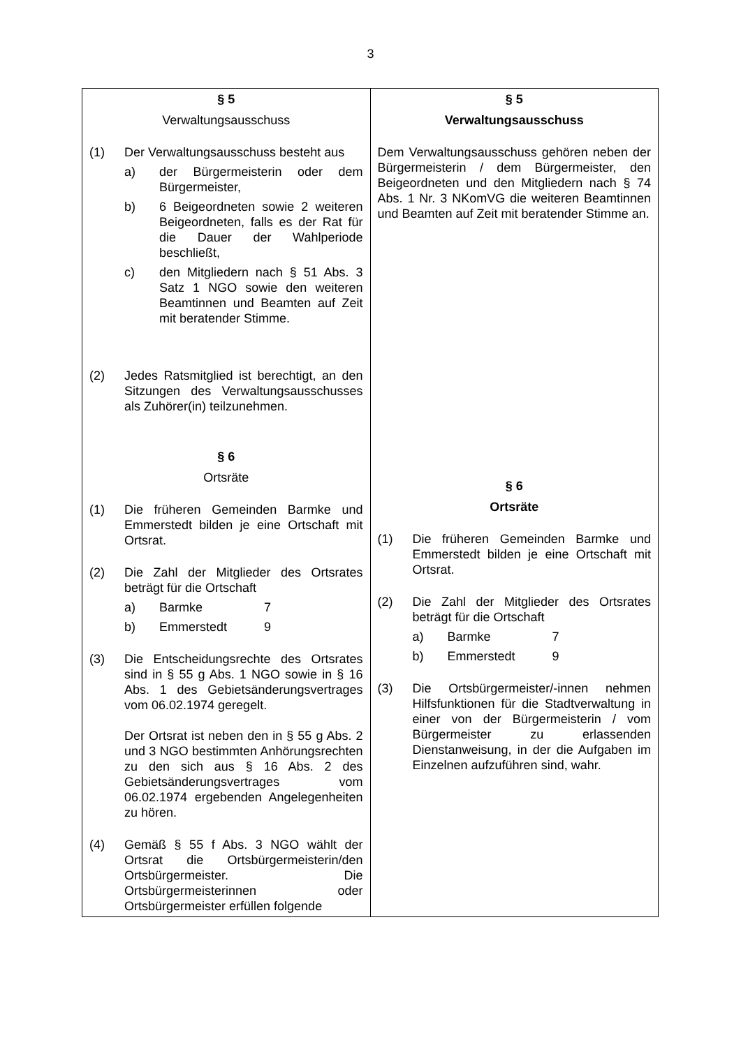3
| § 5 Verwaltungsausschuss (1) Der Verwaltungsausschuss besteht aus a) der Bürgermeisterin oder dem Bürgermeister, b) 6 Beigeordneten sowie 2 weiteren Beigeordneten, falls es der Rat für die Dauer der Wahlperiode beschließt, c) den Mitgliedern nach § 51 Abs. 3 Satz 1 NGO sowie den weiteren Beamtinnen und Beamten auf Zeit mit beratender Stimme. (2) Jedes Ratsmitglied ist berechtigt, an den Sitzungen des Verwaltungsausschusses als Zuhörer(in) teilzunehmen. § 6 Ortsräte (1) Die früheren Gemeinden Barmke und Emmerstedt bilden je eine Ortschaft mit Ortsrat. (2) Die Zahl der Mitglieder des Ortsrates beträgt für die Ortschaft a) Barmke 7 b) Emmerstedt 9 (3) Die Entscheidungsrechte des Ortsrates sind in § 55 g Abs. 1 NGO sowie in § 16 Abs. 1 des Gebietsänderungsvertrages vom 06.02.1974 geregelt. Der Ortsrat ist neben den in § 55 g Abs. 2 und 3 NGO bestimmten Anhörungsrechten zu den sich aus § 16 Abs. 2 des Gebietsänderungsvertrages vom 06.02.1974 ergebenden Angelegenheiten zu hören. (4) Gemäß § 55 f Abs. 3 NGO wählt der Ortsrat die Ortsbürgermeisterin/den Ortsbürgermeister. Die Ortsbürgermeisterinnen oder Ortsbürgermeister erfüllen folgende | § 5 Verwaltungsausschuss Dem Verwaltungsausschuss gehören neben der Bürgermeisterin / dem Bürgermeister, den Beigeordneten und den Mitgliedern nach § 74 Abs. 1 Nr. 3 NKomVG die weiteren Beamtinnen und Beamten auf Zeit mit beratender Stimme an. § 6 Ortsräte (1) Die früheren Gemeinden Barmke und Emmerstedt bilden je eine Ortschaft mit Ortsrat. (2) Die Zahl der Mitglieder des Ortsrates beträgt für die Ortschaft a) Barmke 7 b) Emmerstedt 9 (3) Die Ortsbürgermeister/-innen nehmen Hilfsfunktionen für die Stadtverwaltung in einer von der Bürgermeisterin / vom Bürgermeister zu erlassenden Dienstanweisung, in der die Aufgaben im Einzelnen aufzuführen sind, wahr. |